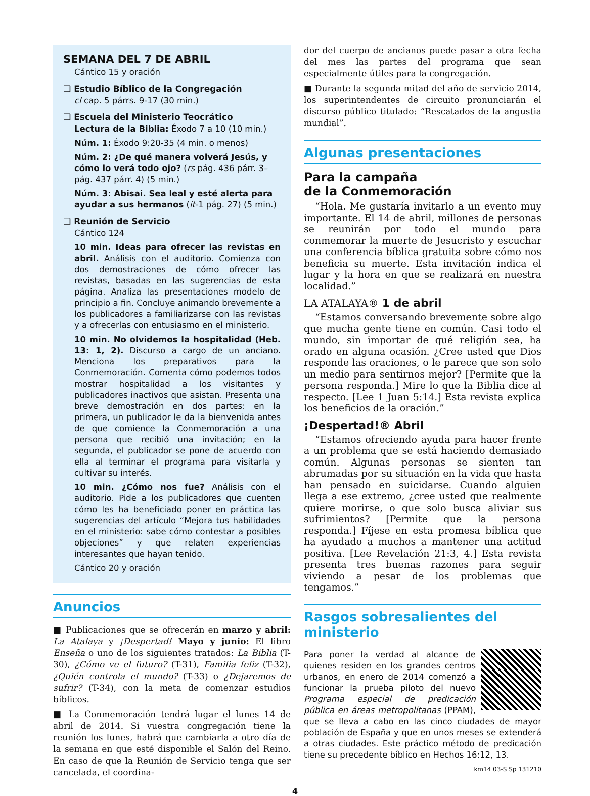SEMANA DEL 7 DE ABRIL
Cántico 15 y oración
❑ Estudio Bíblico de la Congregación
cl cap. 5 párrs. 9-17 (30 min.)
❑ Escuela del Ministerio Teocrático
Lectura de la Biblia: Éxodo 7 a 10 (10 min.)
Núm. 1: Éxodo 9:20-35 (4 min. o menos)
Núm. 2: ¿De qué manera volverá Jesús, y cómo lo verá todo ojo? (rs pág. 436 párr. 3–pág. 437 párr. 4) (5 min.)
Núm. 3: Abisai. Sea leal y esté alerta para ayudar a sus hermanos (it-1 pág. 27) (5 min.)
❑ Reunión de Servicio
Cántico 124
10 min. Ideas para ofrecer las revistas en abril. Análisis con el auditorio. Comienza con dos demostraciones de cómo ofrecer las revistas, basadas en las sugerencias de esta página. Analiza las presentaciones modelo de principio a fin. Concluye animando brevemente a los publicadores a familiarizarse con las revistas y a ofrecerlas con entusiasmo en el ministerio.
10 min. No olvidemos la hospitalidad (Heb. 13: 1, 2). Discurso a cargo de un anciano. Menciona los preparativos para la Conmemoración. Comenta cómo podemos todos mostrar hospitalidad a los visitantes y publicadores inactivos que asistan. Presenta una breve demostración en dos partes: en la primera, un publicador le da la bienvenida antes de que comience la Conmemoración a una persona que recibió una invitación; en la segunda, el publicador se pone de acuerdo con ella al terminar el programa para visitarla y cultivar su interés.
10 min. ¿Cómo nos fue? Análisis con el auditorio. Pide a los publicadores que cuenten cómo les ha beneficiado poner en práctica las sugerencias del artículo “Mejora tus habilidades en el ministerio: sabe cómo contestar a posibles objeciones” y que relaten experiencias interesantes que hayan tenido.
Cántico 20 y oración
Anuncios
■ Publicaciones que se ofrecerán en marzo y abril: La Atalaya y ¡Despertad! Mayo y junio: El libro Enseña o uno de los siguientes tratados: La Biblia (T-30), ¿Cómo ve el futuro? (T-31), Familia feliz (T-32), ¿Quién controla el mundo? (T-33) o ¿Dejaremos de sufrir? (T-34), con la meta de comenzar estudios bíblicos.
■ La Conmemoración tendrá lugar el lunes 14 de abril de 2014. Si vuestra congregación tiene la reunión los lunes, habrá que cambiarla a otro día de la semana en que esté disponible el Salón del Reino. En caso de que la Reunión de Servicio tenga que ser cancelada, el coordina-
dor del cuerpo de ancianos puede pasar a otra fecha del mes las partes del programa que sean especialmente útiles para la congregación.
■ Durante la segunda mitad del año de servicio 2014, los superintendentes de circuito pronunciarán el discurso público titulado: “Rescatados de la angustia mundial”.
Algunas presentaciones
Para la campaña
de la Conmemoración
“Hola. Me gustaría invitarlo a un evento muy importante. El 14 de abril, millones de personas se reunirán por todo el mundo para conmemorar la muerte de Jesucristo y escuchar una conferencia bíblica gratuita sobre cómo nos beneficia su muerte. Esta invitación indica el lugar y la hora en que se realizará en nuestra localidad.”
LA ATALAYA® 1 de abril
“Estamos conversando brevemente sobre algo que mucha gente tiene en común. Casi todo el mundo, sin importar de qué religión sea, ha orado en alguna ocasión. ¿Cree usted que Dios responde las oraciones, o le parece que son solo un medio para sentirnos mejor? [Permite que la persona responda.] Mire lo que la Biblia dice al respecto. [Lee 1 Juan 5:14.] Esta revista explica los beneficios de la oración.”
¡Despertad!® Abril
“Estamos ofreciendo ayuda para hacer frente a un problema que se está haciendo demasiado común. Algunas personas se sienten tan abrumadas por su situación en la vida que hasta han pensado en suicidarse. Cuando alguien llega a ese extremo, ¿cree usted que realmente quiere morirse, o que solo busca aliviar sus sufrimientos? [Permite que la persona responda.] Fíjese en esta promesa bíblica que ha ayudado a muchos a mantener una actitud positiva. [Lee Revelación 21:3, 4.] Esta revista presenta tres buenas razones para seguir viviendo a pesar de los problemas que tengamos.”
Rasgos sobresalientes del ministerio
Para poner la verdad al alcance de quienes residen en los grandes centros urbanos, en enero de 2014 comenzó a funcionar la prueba piloto del nuevo Programa especial de predicación pública en áreas metropolitanas (PPAM), que se lleva a cabo en las cinco ciudades de mayor población de España y que en unos meses se extenderá a otras ciudades. Este práctico método de predicación tiene su precedente bíblico en Hechos 16:12, 13.
km14 03-S Sp 131210
4